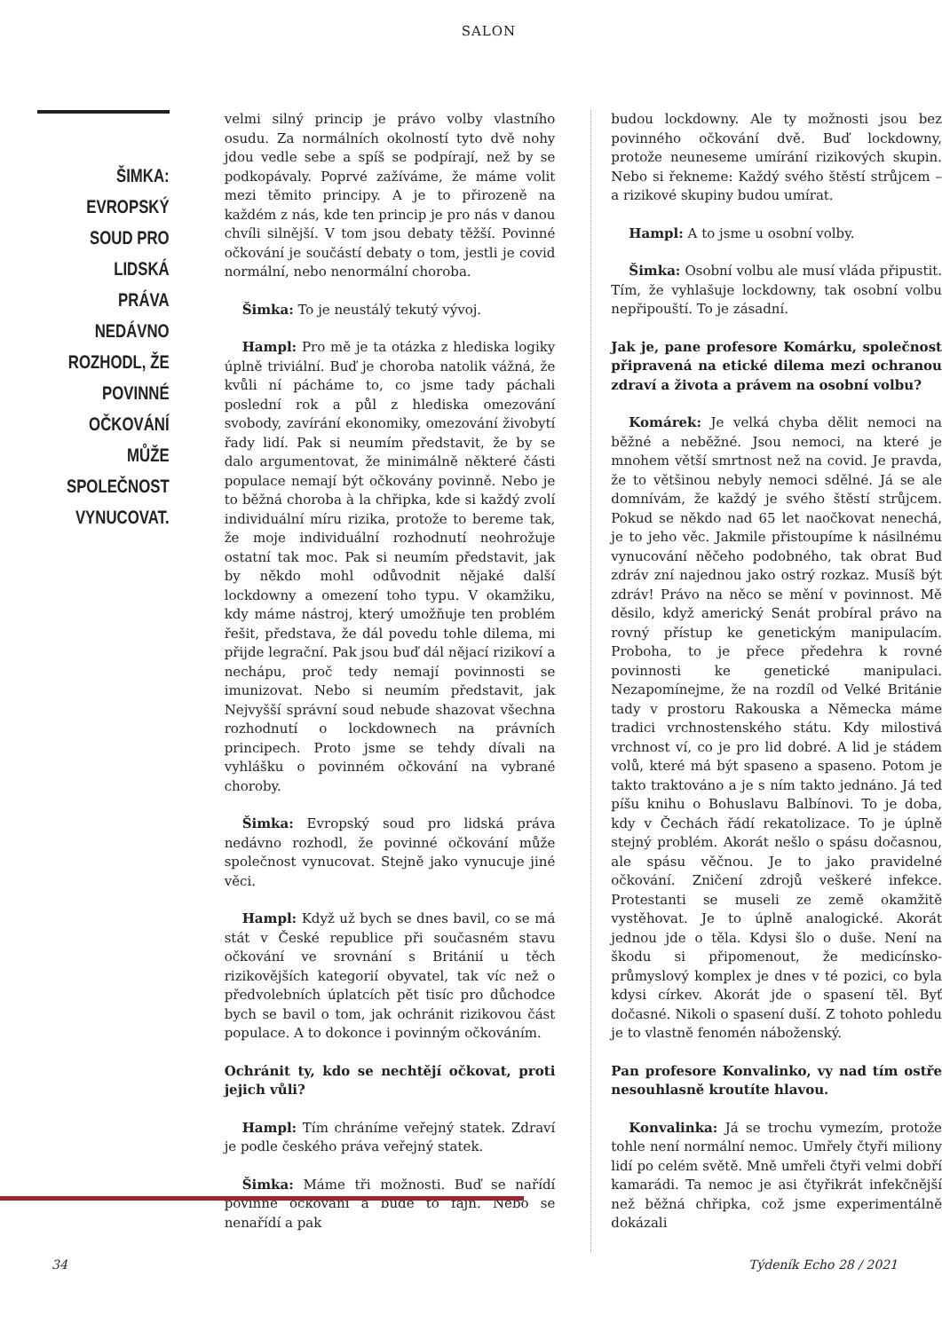SALON
ŠIMKA: EVROPSKÝ SOUD PRO LIDSKÁ PRÁVA NEDÁVNO ROZHODL, ŽE POVINNÉ OČKOVÁNÍ MŮŽE SPOLEČNOST VYNUCOVAT.
velmi silný princip je právo volby vlastního osudu. Za normálních okolností tyto dvě nohy jdou vedle sebe a spíš se podpírají, než by se podkopávaly. Poprvé zažíváme, že máme volit mezi těmito principy. A je to přirozeně na každém z nás, kde ten princip je pro nás v danou chvíli silnější. V tom jsou debaty těžší. Povinné očkování je součástí debaty o tom, jestli je covid normální, nebo nenormální choroba.
Šimka: To je neustálý tekutý vývoj.
Hampl: Pro mě je ta otázka z hlediska logiky úplně triviální. Buď je choroba natolik vážná, že kvůli ní pácháme to, co jsme tady páchali poslední rok a půl z hlediska omezování svobody, zavírání ekonomiky, omezování živobytí řady lidí. Pak si neumím představit, že by se dalo argumentovat, že minimálně některé části populace nemají být očkovány povinně. Nebo je to běžná choroba à la chřipka, kde si každý zvolí individuální míru rizika, protože to bereme tak, že moje individuální rozhodnutí neohrožuje ostatní tak moc. Pak si neumím představit, jak by někdo mohl odůvodnit nějaké další lockdowny a omezení toho typu. V okamžiku, kdy máme nástroj, který umožňuje ten problém řešit, představa, že dál povedu tohle dilema, mi přijde legrační. Pak jsou buď dál nějací rizikoví a nechápu, proč tedy nemají povinnosti se imunizovat. Nebo si neumím představit, jak Nejvyšší správní soud nebude shazovat všechna rozhodnutí o lockdownech na právních principech. Proto jsme se tehdy dívali na vyhlášku o povinném očkování na vybrané choroby.
Šimka: Evropský soud pro lidská práva nedávno rozhodl, že povinné očkování může společnost vynucovat. Stejně jako vynucuje jiné věci.
Hampl: Když už bych se dnes bavil, co se má stát v České republice při současném stavu očkování ve srovnání s Británií u těch rizikovějších kategorií obyvatel, tak víc než o předvolebních úplatcích pět tisíc pro důchodce bych se bavil o tom, jak ochránit rizikovou část populace. A to dokonce i povinným očkováním.
Ochránit ty, kdo se nechtějí očkovat, proti jejich vůli?
Hampl: Tím chráníme veřejný statek. Zdraví je podle českého práva veřejný statek.
Šimka: Máme tři možnosti. Buď se nařídí povinné očkování a bude to fajn. Nebo se nenařídí a pak
budou lockdowny. Ale ty možnosti jsou bez povinného očkování dvě. Buď lockdowny, protože neuneseme umírání rizikových skupin. Nebo si řekneme: Každý svého štěstí strůjcem – a rizikové skupiny budou umírat.
Hampl: A to jsme u osobní volby.
Šimka: Osobní volbu ale musí vláda připustit. Tím, že vyhlašuje lockdowny, tak osobní volbu nepřipouští. To je zásadní.
Jak je, pane profesore Komárku, společnost připravená na etické dilema mezi ochranou zdraví a života a právem na osobní volbu?
Komárek: Je velká chyba dělit nemoci na běžné a neběžné. Jsou nemoci, na které je mnohem větší smrtnost než na covid. Je pravda, že to většinou nebyly nemoci sdělné. Já se ale domnívám, že každý je svého štěstí strůjcem. Pokud se někdo nad 65 let naočkovat nenechá, je to jeho věc. Jakmile přistoupíme k násilnému vynucování něčeho podobného, tak obrat Buď zdráv zní najednou jako ostrý rozkaz. Musíš být zdráv! Právo na něco se mění v povinnost. Mě děsilo, když americký Senát probíral právo na rovný přístup ke genetickým manipulacím. Proboha, to je přece předehra k rovné povinnosti ke genetické manipulaci. Nezapomínejme, že na rozdíl od Velké Británie tady v prostoru Rakouska a Německa máme tradici vrchnostenského státu. Kdy milostivá vrchnost ví, co je pro lid dobré. A lid je stádem volů, které má být spaseno a spaseno. Potom je takto traktováno a je s ním takto jednáno. Já teď píšu knihu o Bohuslavu Balbínovi. To je doba, kdy v Čechách řádí rekatolizace. To je úplně stejný problém. Akorát nešlo o spásu dočasnou, ale spásu věčnou. Je to jako pravidelné očkování. Zničení zdrojů veškeré infekce. Protestanti se museli ze země okamžitě vystěhovat. Je to úplně analogické. Akorát jednou jde o těla. Kdysi šlo o duše. Není na škodu si připomenout, že medicínsko-průmyslový komplex je dnes v té pozici, co byla kdysi církev. Akorát jde o spasení těl. Byť dočasné. Nikoli o spasení duší. Z tohoto pohledu je to vlastně fenomén náboženský.
Pan profesore Konvalinko, vy nad tím ostře nesouhlasně kroutíte hlavou.
Konvalinka: Já se trochu vymezím, protože tohle není normální nemoc. Umřely čtyři miliony lidí po celém světě. Mně umřeli čtyři velmi dobří kamarádi. Ta nemoc je asi čtyřikrát infekčnější než běžná chřipka, což jsme experimentálně dokázali
34 Týdeník Echo 28 / 2021